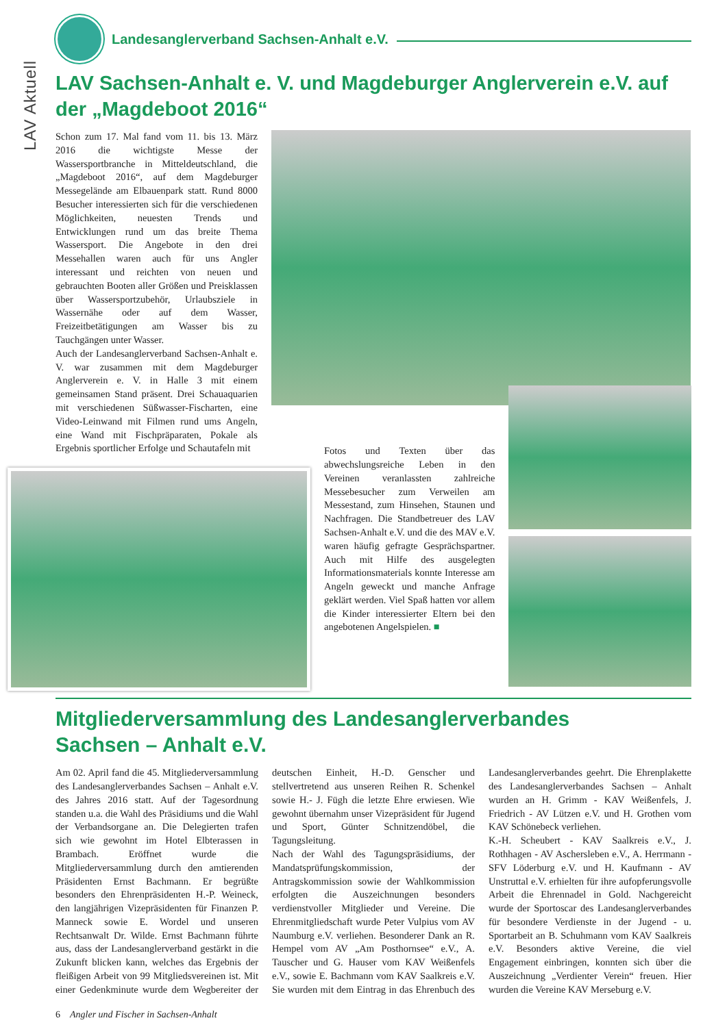LAV Aktuell
Landesanglerverband Sachsen-Anhalt e.V.
LAV Sachsen-Anhalt e. V. und Magdeburger Anglerverein e.V. auf der „Magdeboot 2016“
Schon zum 17. Mal fand vom 11. bis 13. März 2016 die wichtigste Messe der Wassersportbranche in Mitteldeutschland, die „Magdeboot 2016“, auf dem Magdeburger Messegelände am Elbauenpark statt. Rund 8000 Besucher interessierten sich für die verschiedenen Möglichkeiten, neuesten Trends und Entwicklungen rund um das breite Thema Wassersport. Die Angebote in den drei Messehallen waren auch für uns Angler interessant und reichten von neuen und gebrauchten Booten aller Größen und Preisklassen über Wassersportzubehör, Urlaubsziele in Wassernähe oder auf dem Wasser, Freizeitbetätigungen am Wasser bis zu Tauchgängen unter Wasser.
Auch der Landesanglerverband Sachsen-Anhalt e. V. war zusammen mit dem Magdeburger Anglerverein e. V. in Halle 3 mit einem gemeinsamen Stand präsent. Drei Schauaquarien mit verschiedenen Süßwasser-Fischarten, eine Video-Leinwand mit Filmen rund ums Angeln, eine Wand mit Fischpräparaten, Pokale als Ergebnis sportlicher Erfolge und Schautafeln mit
Fotos und Texten über das abwechslungsreiche Leben in den Vereinen veranlassten zahlreiche Messebesucher zum Verweilen am Messestand, zum Hinsehen, Staunen und Nachfragen. Die Standbetreuer des LAV Sachsen-Anhalt e.V. und die des MAV e.V. waren häufig gefragte Gesprächspartner. Auch mit Hilfe des ausgelegten Informationsmaterials konnte Interesse am Angeln geweckt und manche Anfrage geklärt werden. Viel Spaß hatten vor allem die Kinder interessierter Eltern bei den angebotenen Angelspielen. ■
Mitgliederversammlung des Landesanglerverbandes
Sachsen – Anhalt e.V.
Am 02. April fand die 45. Mitgliederversammlung des Landesanglerverbandes Sachsen – Anhalt e.V. des Jahres 2016 statt. Auf der Tagesordnung standen u.a. die Wahl des Präsidiums und die Wahl der Verbandsorgane an. Die Delegierten trafen sich wie gewohnt im Hotel Elbterassen in Brambach. Eröffnet wurde die Mitgliederversammlung durch den amtierenden Präsidenten Ernst Bachmann. Er begrüßte besonders den Ehrenpräsidenten H.-P. Weineck, den langjährigen Vizepräsidenten für Finanzen P. Manneck sowie E. Wordel und unseren Rechtsanwalt Dr. Wilde. Ernst Bachmann führte aus, dass der Landesanglerverband gestärkt in die Zukunft blicken kann, welches das Ergebnis der fleißigen Arbeit von 99 Mitgliedsvereinen ist. Mit einer Gedenkminute wurde dem Wegbereiter der deutschen Einheit, H.-D. Genscher und stellvertretend aus unseren Reihen R. Schenkel sowie H.- J. Fügh die letzte Ehre erwiesen. Wie gewohnt übernahm unser Vizepräsident für Jugend und Sport, Günter Schnitzendöbel, die Tagungsleitung.
Nach der Wahl des Tagungspräsidiums, der Mandatsprüfungskommission, der Antragskommission sowie der Wahlkommission erfolgten die Auszeichnungen besonders verdienstvoller Mitglieder und Vereine. Die Ehrenmitgliedschaft wurde Peter Vulpius vom AV Naumburg e.V. verliehen. Besonderer Dank an R. Hempel vom AV „Am Posthornsee“ e.V., A. Tauscher und G. Hauser vom KAV Weißenfels e.V., sowie E. Bachmann vom KAV Saalkreis e.V. Sie wurden mit dem Eintrag in das Ehrenbuch des Landesanglerverbandes geehrt. Die Ehrenplakette des Landesanglerverbandes Sachsen – Anhalt wurden an H. Grimm - KAV Weißenfels, J. Friedrich - AV Lützen e.V. und H. Grothen vom KAV Schönebeck verliehen.
K.-H. Scheubert - KAV Saalkreis e.V., J. Rothhagen - AV Aschersleben e.V., A. Herrmann - SFV Löderburg e.V. und H. Kaufmann - AV Unstruttal e.V. erhielten für ihre aufopferungsvolle Arbeit die Ehrennadel in Gold. Nachgereicht wurde der Sportoscar des Landesanglerverbandes für besondere Verdienste in der Jugend - u. Sportarbeit an B. Schuhmann vom KAV Saalkreis e.V. Besonders aktive Vereine, die viel Engagement einbringen, konnten sich über die Auszeichnung „Verdienter Verein“ freuen. Hier wurden die Vereine KAV Merseburg e.V.
6 Angler und Fischer in Sachsen-Anhalt